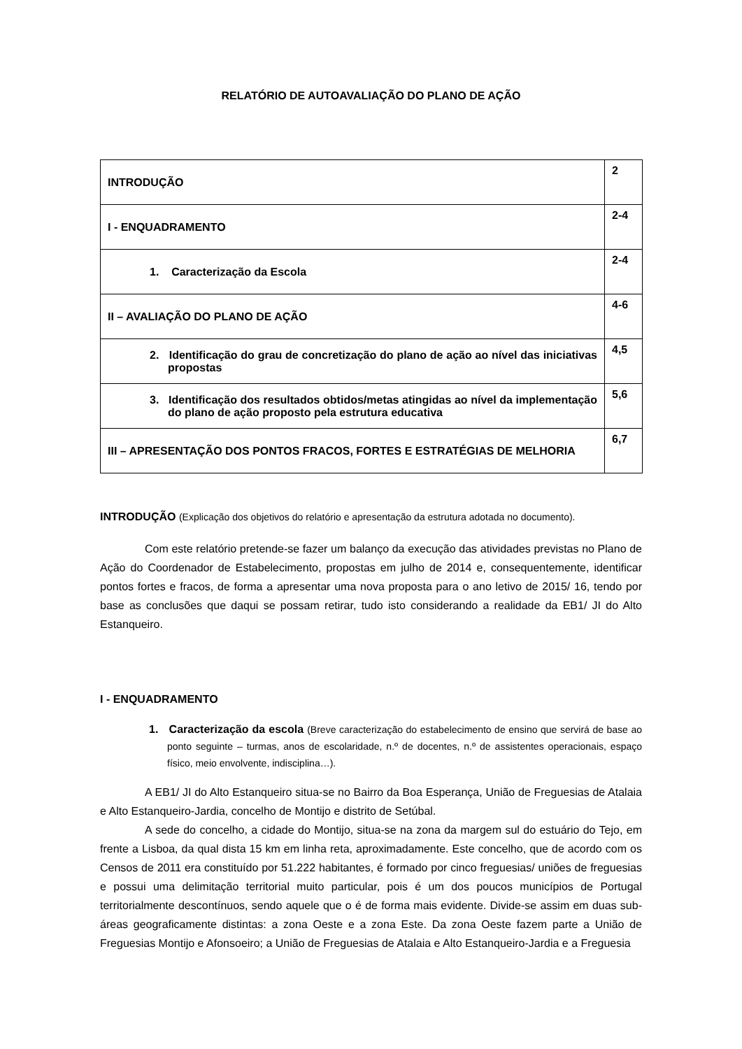RELATÓRIO DE AUTOAVALIAÇÃO DO PLANO DE AÇÃO
| INTRODUÇÃO | 2 |
| I - ENQUADRAMENTO | 2-4 |
| 1. Caracterização da Escola | 2-4 |
| II – AVALIAÇÃO DO PLANO DE AÇÃO | 4-6 |
| 2. Identificação do grau de concretização do plano de ação ao nível das iniciativas propostas | 4,5 |
| 3. Identificação dos resultados obtidos/metas atingidas ao nível da implementação do plano de ação proposto pela estrutura educativa | 5,6 |
| III – APRESENTAÇÃO DOS PONTOS FRACOS, FORTES E ESTRATÉGIAS DE MELHORIA | 6,7 |
INTRODUÇÃO (Explicação dos objetivos do relatório e apresentação da estrutura adotada no documento).
Com este relatório pretende-se fazer um balanço da execução das atividades previstas no Plano de Ação do Coordenador de Estabelecimento, propostas em julho de 2014 e, consequentemente, identificar pontos fortes e fracos, de forma a apresentar uma nova proposta para o ano letivo de 2015/ 16, tendo por base as conclusões que daqui se possam retirar, tudo isto considerando a realidade da EB1/ JI do Alto Estanqueiro.
I - ENQUADRAMENTO
1. Caracterização da escola (Breve caracterização do estabelecimento de ensino que servirá de base ao ponto seguinte – turmas, anos de escolaridade, n.º de docentes, n.º de assistentes operacionais, espaço físico, meio envolvente, indisciplina…).
A EB1/ JI do Alto Estanqueiro situa-se no Bairro da Boa Esperança, União de Freguesias de Atalaia e Alto Estanqueiro-Jardia, concelho de Montijo e distrito de Setúbal.
A sede do concelho, a cidade do Montijo, situa-se na zona da margem sul do estuário do Tejo, em frente a Lisboa, da qual dista 15 km em linha reta, aproximadamente. Este concelho, que de acordo com os Censos de 2011 era constituído por 51.222 habitantes, é formado por cinco freguesias/ uniões de freguesias e possui uma delimitação territorial muito particular, pois é um dos poucos municípios de Portugal territorialmente descontínuos, sendo aquele que o é de forma mais evidente. Divide-se assim em duas sub-áreas geograficamente distintas: a zona Oeste e a zona Este. Da zona Oeste fazem parte a União de Freguesias Montijo e Afonsoeiro; a União de Freguesias de Atalaia e Alto Estanqueiro-Jardia e a Freguesia